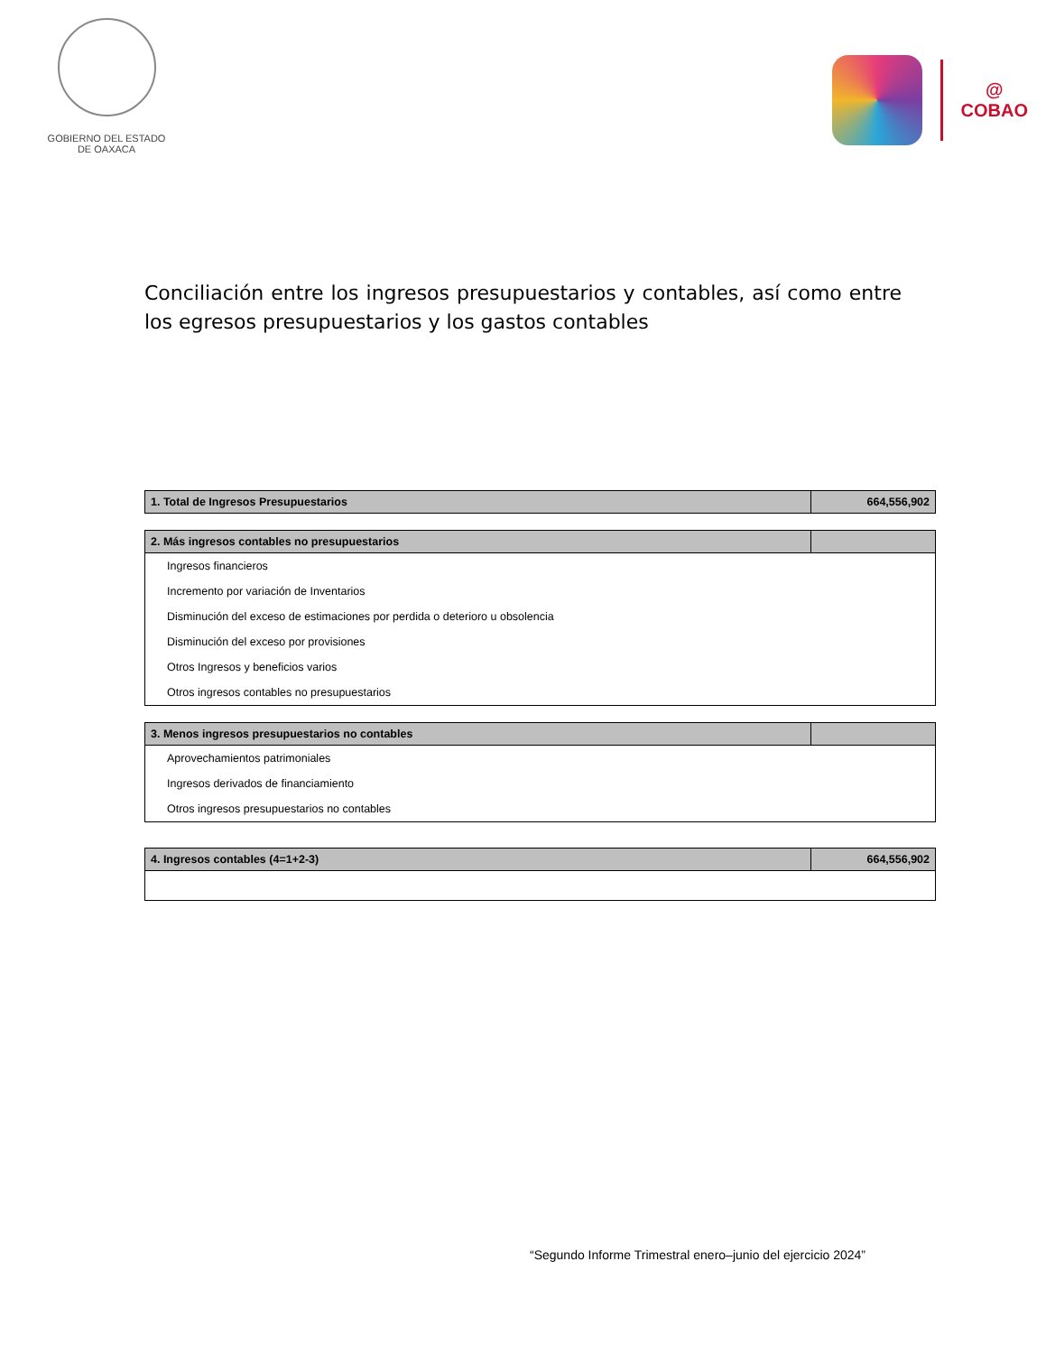GOBIERNO DEL ESTADO
DE OAXACA
@
COBAO
Conciliación entre los ingresos presupuestarios y contables, así como entre los egresos presupuestarios y los gastos contables
| 1. Total de Ingresos Presupuestarios | 664,556,902 |
| --- | --- |
| 2. Más ingresos contables no presupuestarios | |
| --- | --- |
| Ingresos financieros | |
| Incremento por variación de Inventarios | |
| Disminución del exceso de estimaciones por perdida o deterioro u obsolencia | |
| Disminución del exceso por provisiones | |
| Otros Ingresos y beneficios varios | |
| Otros ingresos contables no presupuestarios | |
| 3. Menos ingresos presupuestarios no contables | |
| --- | --- |
| Aprovechamientos patrimoniales | |
| Ingresos derivados de financiamiento | |
| Otros ingresos presupuestarios no contables | |
| 4. Ingresos contables (4=1+2-3) | 664,556,902 |
| --- | --- |
“Segundo Informe Trimestral enero–junio del ejercicio 2024”